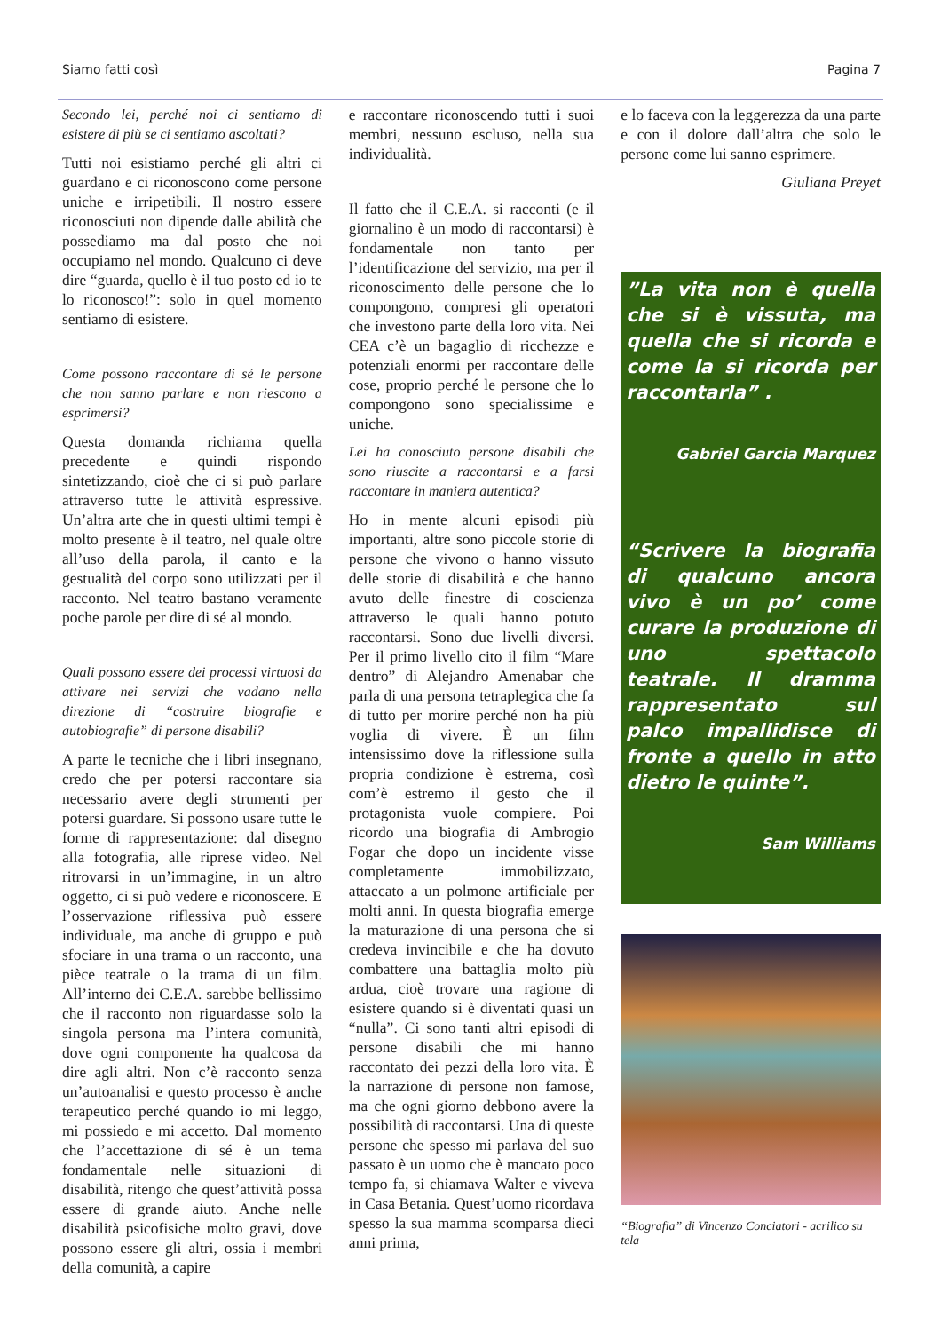Siamo fatti così Pagina 7
Secondo lei, perché noi ci sentiamo di esistere di più se ci sentiamo ascoltati?
Tutti noi esistiamo perché gli altri ci guardano e ci riconoscono come persone uniche e irripetibili. Il nostro essere riconosciuti non dipende dalle abilità che possediamo ma dal posto che noi occupiamo nel mondo. Qualcuno ci deve dire “guarda, quello è il tuo posto ed io te lo riconosco!”: solo in quel momento sentiamo di esistere.
Come possono raccontare di sé le persone che non sanno parlare e non riescono a esprimersi?
Questa domanda richiama quella precedente e quindi rispondo sintetizzando, cioè che ci si può parlare attraverso tutte le attività espressive. Un’altra arte che in questi ultimi tempi è molto presente è il teatro, nel quale oltre all’uso della parola, il canto e la gestualità del corpo sono utilizzati per il racconto. Nel teatro bastano veramente poche parole per dire di sé al mondo.
Quali possono essere dei processi virtuosi da attivare nei servizi che vadano nella direzione di “costruire biografie e autobiografie” di persone disabili?
A parte le tecniche che i libri insegnano, credo che per potersi raccontare sia necessario avere degli strumenti per potersi guardare. Si possono usare tutte le forme di rappresentazione: dal disegno alla fotografia, alle riprese video. Nel ritrovarsi in un’immagine, in un altro oggetto, ci si può vedere e riconoscere. E l’osservazione riflessiva può essere individuale, ma anche di gruppo e può sfociare in una trama o un racconto, una pièce teatrale o la trama di un film. All’interno dei C.E.A. sarebbe bellissimo che il racconto non riguardasse solo la singola persona ma l’intera comunità, dove ogni componente ha qualcosa da dire agli altri. Non c’è racconto senza un’autoanalisi e questo processo è anche terapeutico perché quando io mi leggo, mi possiedo e mi accetto. Dal momento che l’accettazione di sé è un tema fondamentale nelle situazioni di disabilità, ritengo che quest’attività possa essere di grande aiuto. Anche nelle disabilità psicofisiche molto gravi, dove possono essere gli altri, ossia i membri della comunità, a capire
e raccontare riconoscendo tutti i suoi membri, nessuno escluso, nella sua individualità.
Il fatto che il C.E.A. si racconti (e il giornalino è un modo di raccontarsi) è fondamentale non tanto per l’identificazione del servizio, ma per il riconoscimento delle persone che lo compongono, compresi gli operatori che investono parte della loro vita. Nei CEA c’è un bagaglio di ricchezze e potenziali enormi per raccontare delle cose, proprio perché le persone che lo compongono sono specialissime e uniche.
Lei ha conosciuto persone disabili che sono riuscite a raccontarsi e a farsi raccontare in maniera autentica?
Ho in mente alcuni episodi più importanti, altre sono piccole storie di persone che vivono o hanno vissuto delle storie di disabilità e che hanno avuto delle finestre di coscienza attraverso le quali hanno potuto raccontarsi. Sono due livelli diversi. Per il primo livello cito il film “Mare dentro” di Alejandro Amenabar che parla di una persona tetraplegica che fa di tutto per morire perché non ha più voglia di vivere. È un film intensissimo dove la riflessione sulla propria condizione è estrema, così com’è estremo il gesto che il protagonista vuole compiere. Poi ricordo una biografia di Ambrogio Fogar che dopo un incidente visse completamente immobilizzato, attaccato a un polmone artificiale per molti anni. In questa biografia emerge la maturazione di una persona che si credeva invincibile e che ha dovuto combattere una battaglia molto più ardua, cioè trovare una ragione di esistere quando si è diventati quasi un “nulla”. Ci sono tanti altri episodi di persone disabili che mi hanno raccontato dei pezzi della loro vita. È la narrazione di persone non famose, ma che ogni giorno debbono avere la possibilità di raccontarsi. Una di queste persone che spesso mi parlava del suo passato è un uomo che è mancato poco tempo fa, si chiamava Walter e viveva in Casa Betania. Quest’uomo ricordava spesso la sua mamma scomparsa dieci anni prima,
e lo faceva con la leggerezza da una parte e con il dolore dall’altra che solo le persone come lui sanno esprimere.
Giuliana Preyet
”La vita non è quella che si è vissuta, ma quella che si ricorda e come la si ricorda per raccontarla” .
Gabriel Garcia Marquez
“Scrivere la biografia di qualcuno ancora vivo è un po’ come curare la produzione di uno spettacolo teatrale. Il dramma rappresentato sul palco impallidisce di fronte a quello in atto dietro le quinte”.
Sam Williams
“Biografia” di Vincenzo Conciatori - acrilico su tela